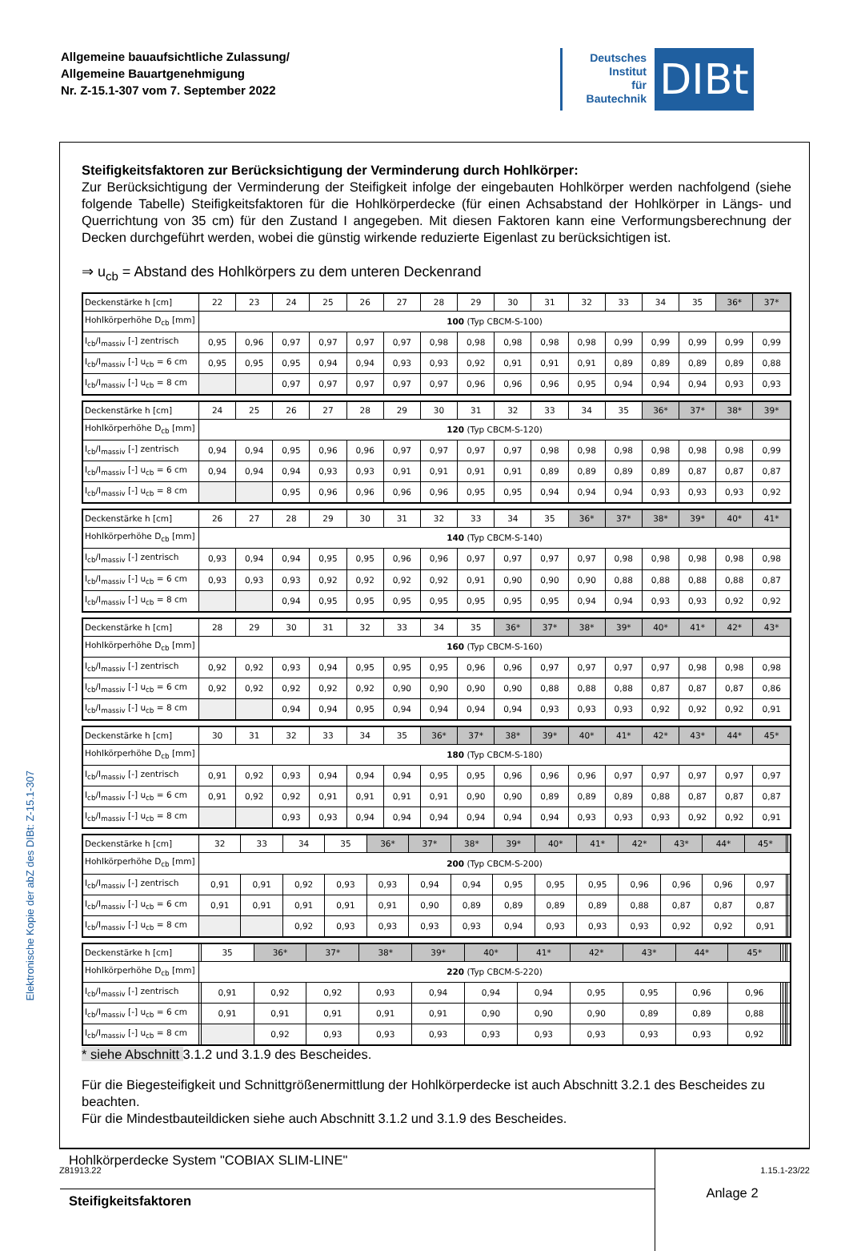Elektronische Kopie der abZ des DIBt: Z-15.1-307
Allgemeine bauaufsichtliche Zulassung/
Allgemeine Bauartgenehmigung
Nr. Z-15.1-307 vom 7. September 2022
Deutsches
Institut
für
Bautechnik
DIBt
Steifigkeitsfaktoren zur Berücksichtigung der Verminderung durch Hohlkörper:
Zur Berücksichtigung der Verminderung der Steifigkeit infolge der eingebauten Hohlkörper werden nachfolgend (siehe folgende Tabelle) Steifigkeitsfaktoren für die Hohlkörperdecke (für einen Achsabstand der Hohlkörper in Längs- und Querrichtung von 35 cm) für den Zustand I angegeben. Mit diesen Faktoren kann eine Verformungsberechnung der Decken durchgeführt werden, wobei die günstig wirkende reduzierte Eigenlast zu berücksichtigen ist.
⇒ u<sub>cb</sub> = Abstand des Hohlkörpers zu dem unteren Deckenrand
| Deckenstärke h [cm] | 22 | 23 | 24 | 25 | 26 | 27 | 28 | 29 | 30 | 31 | 32 | 33 | 34 | 35 | 36* | 37* |
| Hohlkörperhöhe D<sub>cb</sub> [mm] | 100 (Typ CBCM-S-100) | | | | | | | | | | | | | | | |
| I<sub>cb</sub>/I<sub>massiv</sub> [-] zentrisch | 0,95 | 0,96 | 0,97 | 0,97 | 0,97 | 0,97 | 0,98 | 0,98 | 0,98 | 0,98 | 0,98 | 0,99 | 0,99 | 0,99 | 0,99 | 0,99 |
| I<sub>cb</sub>/I<sub>massiv</sub> [-] u<sub>cb</sub> = 6 cm | 0,95 | 0,95 | 0,95 | 0,94 | 0,94 | 0,93 | 0,93 | 0,92 | 0,91 | 0,91 | 0,91 | 0,89 | 0,89 | 0,89 | 0,89 | 0,88 |
| I<sub>cb</sub>/I<sub>massiv</sub> [-] u<sub>cb</sub> = 8 cm | | | 0,97 | 0,97 | 0,97 | 0,97 | 0,97 | 0,96 | 0,96 | 0,96 | 0,95 | 0,94 | 0,94 | 0,94 | 0,93 | 0,93 |
| Deckenstärke h [cm] | 24 | 25 | 26 | 27 | 28 | 29 | 30 | 31 | 32 | 33 | 34 | 35 | 36* | 37* | 38* | 39* |
| Hohlkörperhöhe D<sub>cb</sub> [mm] | 120 (Typ CBCM-S-120) | | | | | | | | | | | | | | | |
| I<sub>cb</sub>/I<sub>massiv</sub> [-] zentrisch | 0,94 | 0,94 | 0,95 | 0,96 | 0,96 | 0,97 | 0,97 | 0,97 | 0,97 | 0,98 | 0,98 | 0,98 | 0,98 | 0,98 | 0,98 | 0,99 |
| I<sub>cb</sub>/I<sub>massiv</sub> [-] u<sub>cb</sub> = 6 cm | 0,94 | 0,94 | 0,94 | 0,93 | 0,93 | 0,91 | 0,91 | 0,91 | 0,91 | 0,89 | 0,89 | 0,89 | 0,89 | 0,87 | 0,87 | 0,87 |
| I<sub>cb</sub>/I<sub>massiv</sub> [-] u<sub>cb</sub> = 8 cm | | | 0,95 | 0,96 | 0,96 | 0,96 | 0,96 | 0,95 | 0,95 | 0,94 | 0,94 | 0,94 | 0,93 | 0,93 | 0,93 | 0,92 |
| Deckenstärke h [cm] | 26 | 27 | 28 | 29 | 30 | 31 | 32 | 33 | 34 | 35 | 36* | 37* | 38* | 39* | 40* | 41* |
| Hohlkörperhöhe D<sub>cb</sub> [mm] | 140 (Typ CBCM-S-140) | | | | | | | | | | | | | | | |
| I<sub>cb</sub>/I<sub>massiv</sub> [-] zentrisch | 0,93 | 0,94 | 0,94 | 0,95 | 0,95 | 0,96 | 0,96 | 0,97 | 0,97 | 0,97 | 0,97 | 0,98 | 0,98 | 0,98 | 0,98 | 0,98 |
| I<sub>cb</sub>/I<sub>massiv</sub> [-] u<sub>cb</sub> = 6 cm | 0,93 | 0,93 | 0,93 | 0,92 | 0,92 | 0,92 | 0,92 | 0,91 | 0,90 | 0,90 | 0,90 | 0,88 | 0,88 | 0,88 | 0,88 | 0,87 |
| I<sub>cb</sub>/I<sub>massiv</sub> [-] u<sub>cb</sub> = 8 cm | | | 0,94 | 0,95 | 0,95 | 0,95 | 0,95 | 0,95 | 0,95 | 0,95 | 0,94 | 0,94 | 0,93 | 0,93 | 0,92 | 0,92 |
| Deckenstärke h [cm] | 28 | 29 | 30 | 31 | 32 | 33 | 34 | 35 | 36* | 37* | 38* | 39* | 40* | 41* | 42* | 43* |
| Hohlkörperhöhe D<sub>cb</sub> [mm] | 160 (Typ CBCM-S-160) | | | | | | | | | | | | | | | |
| I<sub>cb</sub>/I<sub>massiv</sub> [-] zentrisch | 0,92 | 0,92 | 0,93 | 0,94 | 0,95 | 0,95 | 0,95 | 0,96 | 0,96 | 0,97 | 0,97 | 0,97 | 0,97 | 0,98 | 0,98 | 0,98 |
| I<sub>cb</sub>/I<sub>massiv</sub> [-] u<sub>cb</sub> = 6 cm | 0,92 | 0,92 | 0,92 | 0,92 | 0,92 | 0,90 | 0,90 | 0,90 | 0,90 | 0,88 | 0,88 | 0,88 | 0,87 | 0,87 | 0,87 | 0,86 |
| I<sub>cb</sub>/I<sub>massiv</sub> [-] u<sub>cb</sub> = 8 cm | | | 0,94 | 0,94 | 0,95 | 0,94 | 0,94 | 0,94 | 0,94 | 0,93 | 0,93 | 0,93 | 0,92 | 0,92 | 0,92 | 0,91 |
| Deckenstärke h [cm] | 30 | 31 | 32 | 33 | 34 | 35 | 36* | 37* | 38* | 39* | 40* | 41* | 42* | 43* | 44* | 45* |
| Hohlkörperhöhe D<sub>cb</sub> [mm] | 180 (Typ CBCM-S-180) | | | | | | | | | | | | | | | |
| I<sub>cb</sub>/I<sub>massiv</sub> [-] zentrisch | 0,91 | 0,92 | 0,93 | 0,94 | 0,94 | 0,94 | 0,95 | 0,95 | 0,96 | 0,96 | 0,96 | 0,97 | 0,97 | 0,97 | 0,97 | 0,97 |
| I<sub>cb</sub>/I<sub>massiv</sub> [-] u<sub>cb</sub> = 6 cm | 0,91 | 0,92 | 0,92 | 0,91 | 0,91 | 0,91 | 0,91 | 0,90 | 0,90 | 0,89 | 0,89 | 0,89 | 0,88 | 0,87 | 0,87 | 0,87 |
| I<sub>cb</sub>/I<sub>massiv</sub> [-] u<sub>cb</sub> = 8 cm | | | 0,93 | 0,93 | 0,94 | 0,94 | 0,94 | 0,94 | 0,94 | 0,94 | 0,93 | 0,93 | 0,93 | 0,92 | 0,92 | 0,91 |
| Deckenstärke h [cm] | 32 | 33 | 34 | 35 | 36* | 37* | 38* | 39* | 40* | 41* | 42* | 43* | 44* | 45* | | |
| Hohlkörperhöhe D<sub>cb</sub> [mm] | 200 (Typ CBCM-S-200) | | | | | | | | | | | | | | | |
| I<sub>cb</sub>/I<sub>massiv</sub> [-] zentrisch | 0,91 | 0,91 | 0,92 | 0,93 | 0,93 | 0,94 | 0,94 | 0,95 | 0,95 | 0,95 | 0,96 | 0,96 | 0,96 | 0,97 | | |
| I<sub>cb</sub>/I<sub>massiv</sub> [-] u<sub>cb</sub> = 6 cm | 0,91 | 0,91 | 0,91 | 0,91 | 0,91 | 0,90 | 0,89 | 0,89 | 0,89 | 0,89 | 0,88 | 0,87 | 0,87 | 0,87 | | |
| I<sub>cb</sub>/I<sub>massiv</sub> [-] u<sub>cb</sub> = 8 cm | | | 0,92 | 0,93 | 0,93 | 0,93 | 0,93 | 0,94 | 0,93 | 0,93 | 0,93 | 0,92 | 0,92 | 0,91 | | |
| Deckenstärke h [cm] | | 35 | 36* | 37* | 38* | 39* | 40* | 41* | 42* | 43* | 44* | 45* | | | | |
| Hohlkörperhöhe D<sub>cb</sub> [mm] | 220 (Typ CBCM-S-220) | | | | | | | | | | | | | | | |
| I<sub>cb</sub>/I<sub>massiv</sub> [-] zentrisch | | 0,91 | 0,92 | 0,92 | 0,93 | 0,94 | 0,94 | 0,94 | 0,95 | 0,95 | 0,96 | 0,96 | | | | |
| I<sub>cb</sub>/I<sub>massiv</sub> [-] u<sub>cb</sub> = 6 cm | | 0,91 | 0,91 | 0,91 | 0,91 | 0,91 | 0,90 | 0,90 | 0,90 | 0,89 | 0,89 | 0,88 | | | | |
| I<sub>cb</sub>/I<sub>massiv</sub> [-] u<sub>cb</sub> = 8 cm | | | 0,92 | 0,93 | 0,93 | 0,93 | 0,93 | 0,93 | 0,93 | 0,93 | 0,93 | 0,92 | | | | |
* siehe Abschnitt 3.1.2 und 3.1.9 des Bescheides.
Für die Biegesteifigkeit und Schnittgrößenermittlung der Hohlkörperdecke ist auch Abschnitt 3.2.1 des Bescheides zu beachten.
Für die Mindestbauteildicken siehe auch Abschnitt 3.1.2 und 3.1.9 des Bescheides.
Hohlkörperdecke System "COBIAX SLIM-LINE"
Steifigkeitsfaktoren
Anlage 2
Z81913.22 1.15.1-23/22